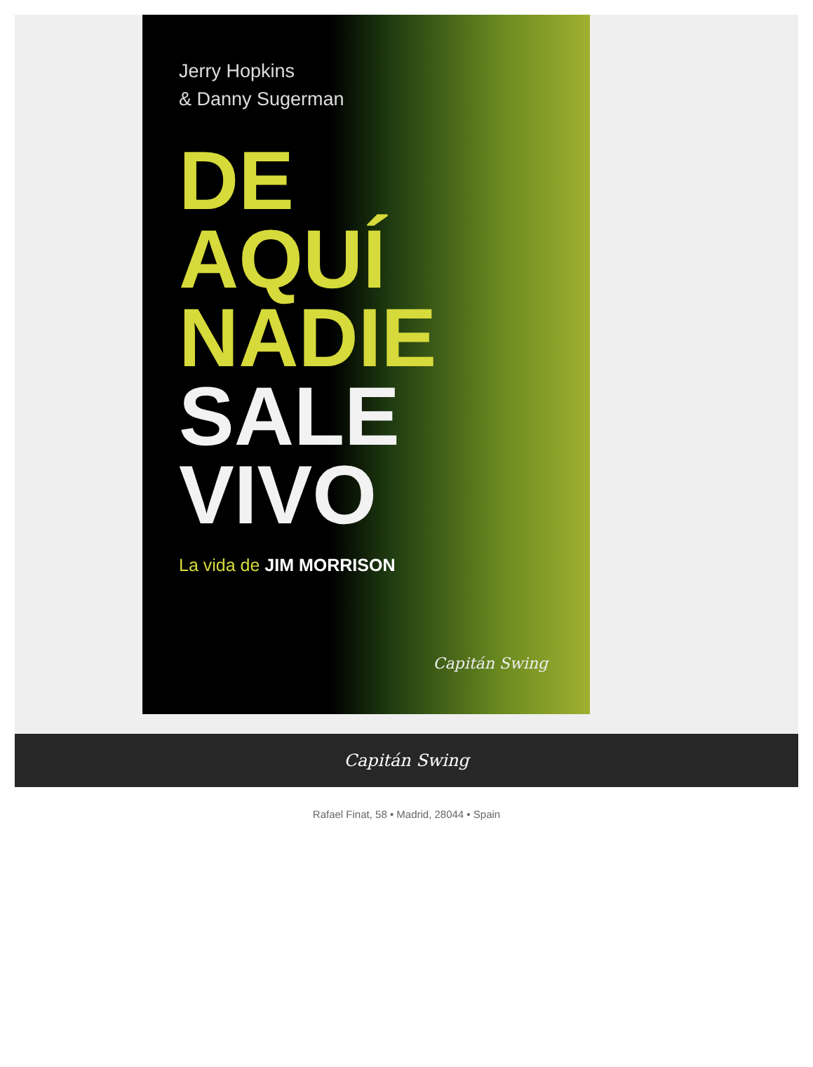Jerry Hopkins
& Danny Sugerman
DE AQUÍ
NADIE
SALE
VIVO
La vida de JIM MORRISON
Capitán Swing
Capitán Swing
Rafael Finat, 58 • Madrid, 28044 • Spain